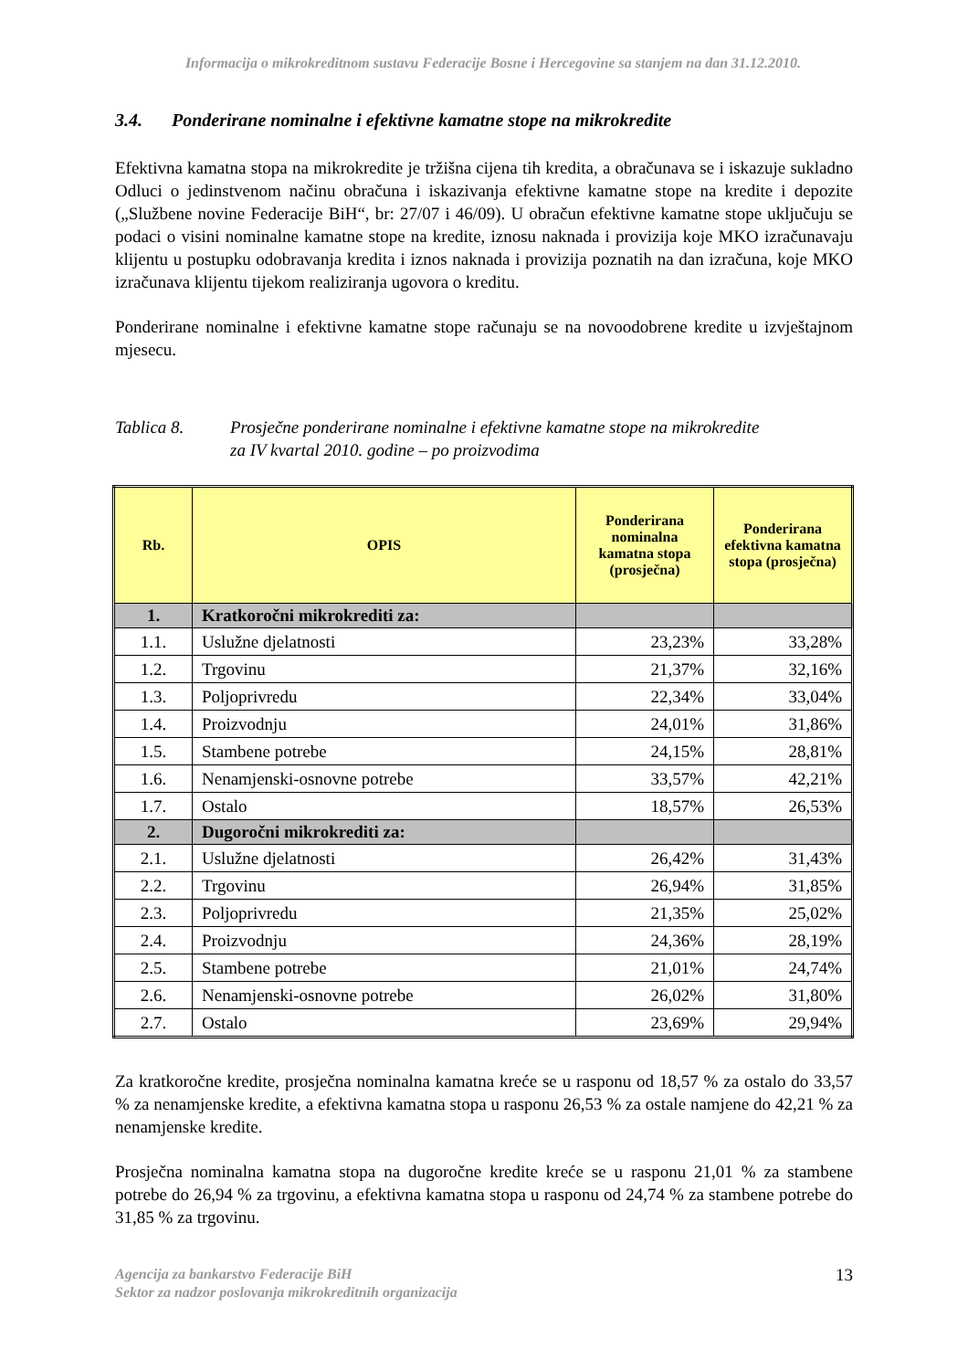Informacija o mikrokreditnom sustavu Federacije Bosne i Hercegovine sa stanjem na dan 31.12.2010.
3.4. Ponderirane nominalne i efektivne kamatne stope na mikrokredite
Efektivna kamatna stopa na mikrokredite je tržišna cijena tih kredita, a obračunava se i iskazuje sukladno Odluci o jedinstvenom načinu obračuna i iskazivanja efektivne kamatne stope na kredite i depozite („Službene novine Federacije BiH“, br: 27/07 i 46/09). U obračun efektivne kamatne stope uključuju se podaci o visini nominalne kamatne stope na kredite, iznosu naknada i provizija koje MKO izračunavaju klijentu u postupku odobravanja kredita i iznos naknada i provizija poznatih na dan izračuna, koje MKO izračunava klijentu tijekom realiziranja ugovora o kreditu.
Ponderirane nominalne i efektivne kamatne stope računaju se na novoodobrene kredite u izvještajnom mjesecu.
Tablica 8. Prosječne ponderirane nominalne i efektivne kamatne stope na mikrokredite
za IV kvartal 2010. godine – po proizvodima
| Rb. | OPIS | Ponderirana nominalna kamatna stopa (prosječna) | Ponderirana efektivna kamatna stopa (prosječna) |
| --- | --- | --- | --- |
| 1. | Kratkoročni mikrokrediti za: | | |
| 1.1. | Uslužne djelatnosti | 23,23% | 33,28% |
| 1.2. | Trgovinu | 21,37% | 32,16% |
| 1.3. | Poljoprivredu | 22,34% | 33,04% |
| 1.4. | Proizvodnju | 24,01% | 31,86% |
| 1.5. | Stambene potrebe | 24,15% | 28,81% |
| 1.6. | Nenamjenski-osnovne potrebe | 33,57% | 42,21% |
| 1.7. | Ostalo | 18,57% | 26,53% |
| 2. | Dugoročni mikrokrediti za: | | |
| 2.1. | Uslužne djelatnosti | 26,42% | 31,43% |
| 2.2. | Trgovinu | 26,94% | 31,85% |
| 2.3. | Poljoprivredu | 21,35% | 25,02% |
| 2.4. | Proizvodnju | 24,36% | 28,19% |
| 2.5. | Stambene potrebe | 21,01% | 24,74% |
| 2.6. | Nenamjenski-osnovne potrebe | 26,02% | 31,80% |
| 2.7. | Ostalo | 23,69% | 29,94% |
Za kratkoročne kredite, prosječna nominalna kamatna kreće se u rasponu od 18,57 % za ostalo do 33,57 % za nenamjenske kredite, a efektivna kamatna stopa u rasponu 26,53 % za ostale namjene do 42,21 % za nenamjenske kredite.
Prosječna nominalna kamatna stopa na dugoročne kredite kreće se u rasponu 21,01 % za stambene potrebe do 26,94 % za trgovinu, a efektivna kamatna stopa u rasponu od 24,74 % za stambene potrebe do 31,85 % za trgovinu.
Agencija za bankarstvo Federacije BiH
Sektor za nadzor poslovanja mikrokreditnih organizacija
13